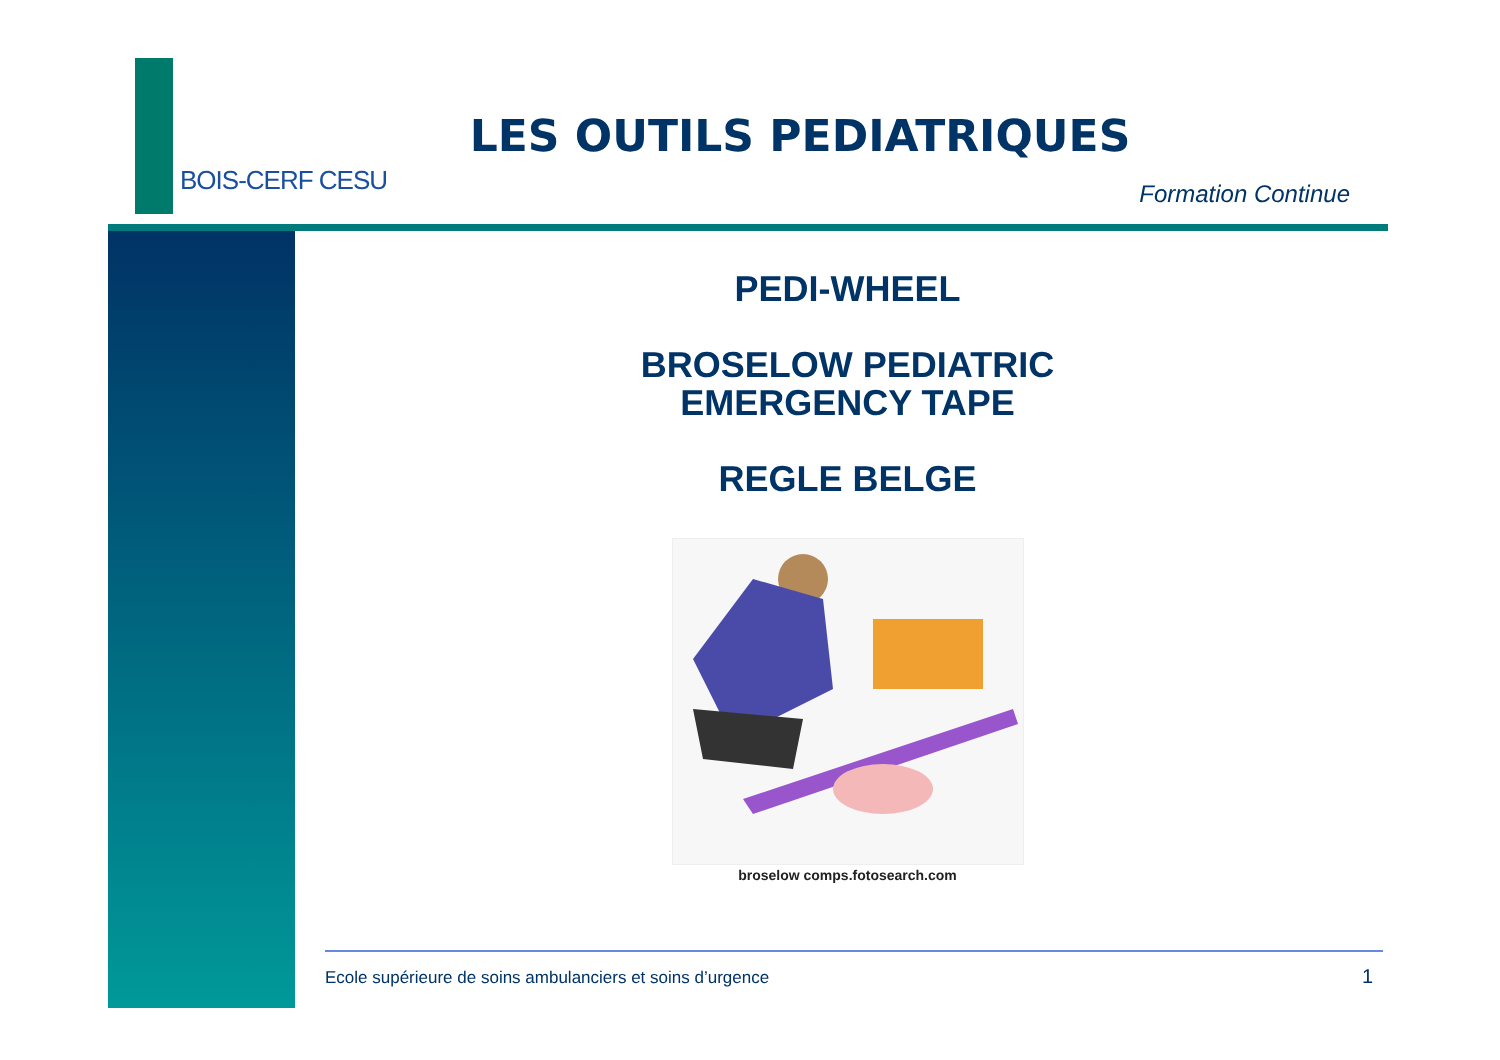BOIS-CERF CESU
LES OUTILS PEDIATRIQUES
Formation Continue
PEDI-WHEEL
BROSELOW PEDIATRIC
EMERGENCY TAPE
REGLE BELGE
broselow comps.fotosearch.com
Ecole supérieure de soins ambulanciers et soins d’urgence
1